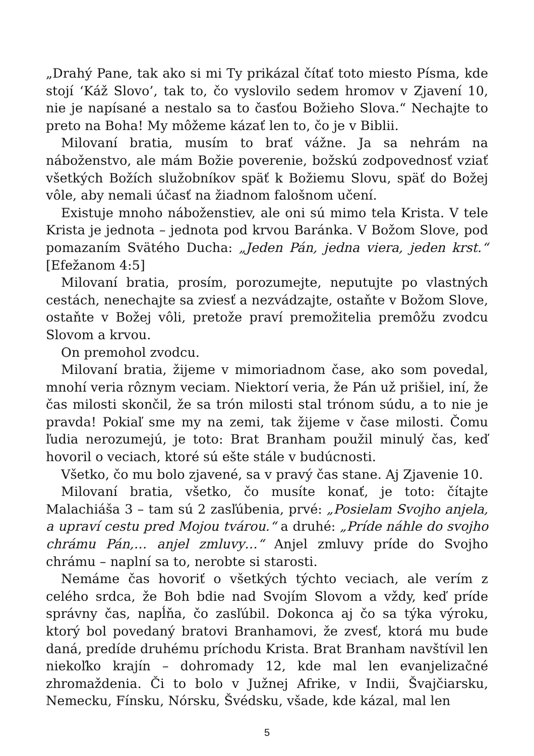„Drahý Pane, tak ako si mi Ty prikázal čítať toto miesto Písma, kde stojí ‘Káž Slovo’, tak to, čo vyslovilo sedem hromov v Zjavení 10, nie je napísané a nestalo sa to časťou Božieho Slova.“ Nechajte to preto na Boha! My môžeme kázať len to, čo je v Biblii.
Milovaní bratia, musím to brať vážne. Ja sa nehrám na náboženstvo, ale mám Božie poverenie, božskú zodpovednosť vziať všetkých Božích služobníkov späť k Božiemu Slovu, späť do Božej vôle, aby nemali účasť na žiadnom falošnom učení.
Existuje mnoho náboženstiev, ale oni sú mimo tela Krista. V tele Krista je jednota – jednota pod krvou Baránka. V Božom Slove, pod pomazaním Svätého Ducha: „Jeden Pán, jedna viera, jeden krst.“ [Efežanom 4:5]
Milovaní bratia, prosím, porozumejte, neputujte po vlastných cestách, nenechajte sa zviesť a nezvádzajte, ostaňte v Božom Slove, ostaňte v Božej vôli, pretože praví premožitelia premôžu zvodcu Slovom a krvou.
On premohol zvodcu.
Milovaní bratia, žijeme v mimoriadnom čase, ako som povedal, mnohí veria rôznym veciam. Niektorí veria, že Pán už prišiel, iní, že čas milosti skončil, že sa trón milosti stal trónom súdu, a to nie je pravda! Pokiaľ sme my na zemi, tak žijeme v čase milosti. Čomu ľudia nerozumejú, je toto: Brat Branham použil minulý čas, keď hovoril o veciach, ktoré sú ešte stále v budúcnosti.
Všetko, čo mu bolo zjavené, sa v pravý čas stane. Aj Zjavenie 10.
Milovaní bratia, všetko, čo musíte konať, je toto: čítajte Malachiáša 3 – tam sú 2 zasľúbenia, prvé: „Posielam Svojho anjela, a upraví cestu pred Mojou tvárou.“ a druhé: „Príde náhle do svojho chrámu Pán,… anjel zmluvy…“ Anjel zmluvy príde do Svojho chrámu – naplní sa to, nerobte si starosti.
Nemáme čas hovoriť o všetkých týchto veciach, ale verím z celého srdca, že Boh bdie nad Svojím Slovom a vždy, keď príde správny čas, napĺňa, čo zasľúbil. Dokonca aj čo sa týka výroku, ktorý bol povedaný bratovi Branhamovi, že zvesť, ktorá mu bude daná, predíde druhému príchodu Krista. Brat Branham navštívil len niekoľko krajín – dohromady 12, kde mal len evanjelizačné zhromaždenia. Či to bolo v Južnej Afrike, v Indii, Švajčiarsku, Nemecku, Fínsku, Nórsku, Švédsku, všade, kde kázal, mal len
5